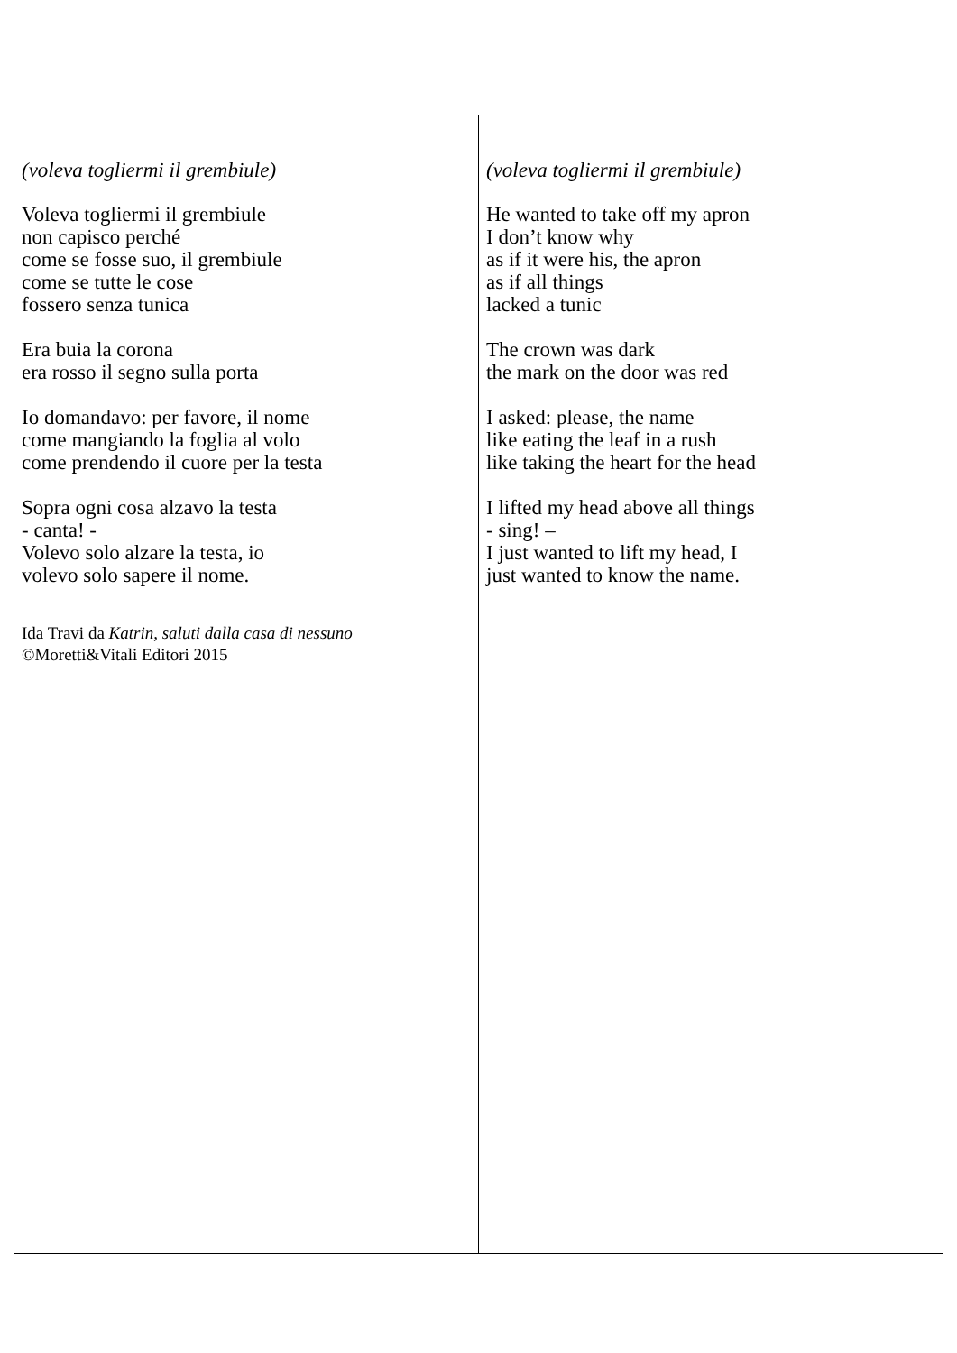| (voleva togliermi il grembiule) Voleva togliermi il grembiule non capisco perché come se fosse suo, il grembiule come se tutte le cose fossero senza tunica Era buia la corona era rosso il segno sulla porta Io domandavo: per favore, il nome come mangiando la foglia al volo come prendendo il cuore per la testa Sopra ogni cosa alzavo la testa - canta! - Volevo solo alzare la testa, io volevo solo sapere il nome. Ida Travi da Katrin, saluti dalla casa di nessuno ©Moretti&Vitali Editori 2015 | (voleva togliermi il grembiule) He wanted to take off my apron I don’t know why as if it were his, the apron as if all things lacked a tunic The crown was dark the mark on the door was red I asked: please, the name like eating the leaf in a rush like taking the heart for the head I lifted my head above all things - sing! – I just wanted to lift my head, I just wanted to know the name. |